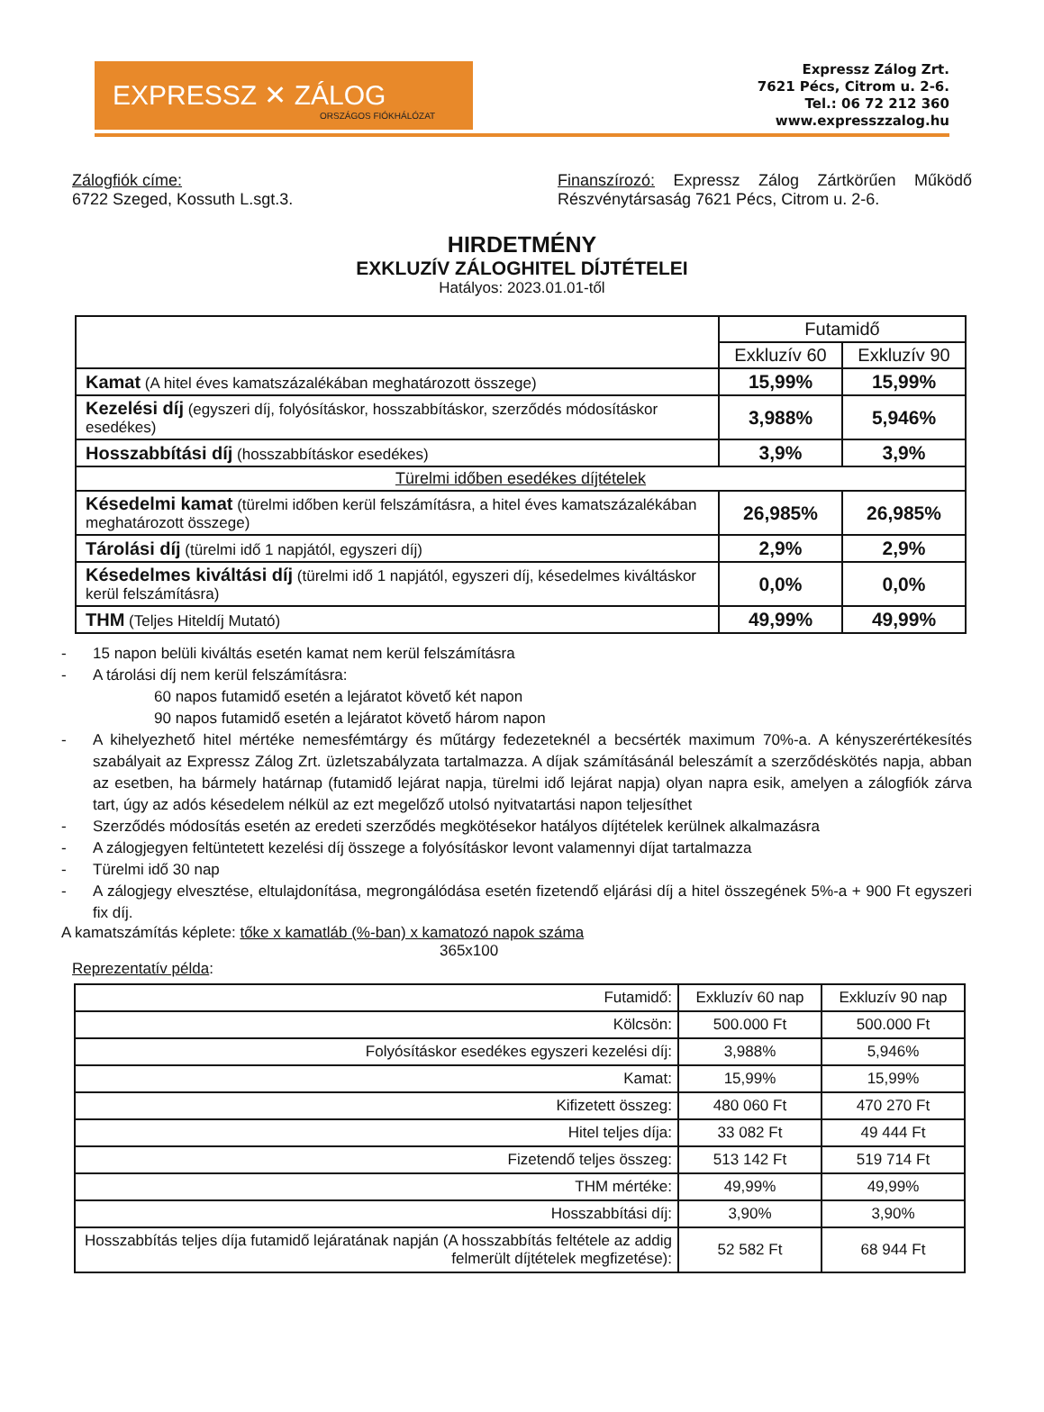EXPRESSZ ✕ ZÁLOG
ORSZÁGOS FIÓKHÁLÓZAT
Expressz Zálog Zrt.
7621 Pécs, Citrom u. 2-6.
Tel.: 06 72 212 360
www.expresszzalog.hu
Zálogfiók címe:
6722 Szeged, Kossuth L.sgt.3.
Finanszírozó: Expressz Zálog Zártkörűen Működő Részvénytársaság 7621 Pécs, Citrom u. 2-6.
HIRDETMÉNY
EXKLUZÍV ZÁLOGHITEL DÍJTÉTELEI
Hatályos: 2023.01.01-től
| | Futamidő | |
| --- | --- | --- |
| | Exkluzív 60 | Exkluzív 90 |
| Kamat (A hitel éves kamatszázalékában meghatározott összege) | 15,99% | 15,99% |
| Kezelési díj (egyszeri díj, folyósításkor, hosszabbításkor, szerződés módosításkor esedékes) | 3,988% | 5,946% |
| Hosszabbítási díj (hosszabbításkor esedékes) | 3,9% | 3,9% |
| Türelmi időben esedékes díjtételek | | |
| Késedelmi kamat (türelmi időben kerül felszámításra, a hitel éves kamatszázalékában meghatározott összege) | 26,985% | 26,985% |
| Tárolási díj (türelmi idő 1 napjától, egyszeri díj) | 2,9% | 2,9% |
| Késedelmes kiváltási díj (türelmi idő 1 napjától, egyszeri díj, késedelmes kiváltáskor kerül felszámításra) | 0,0% | 0,0% |
| THM (Teljes Hiteldíj Mutató) | 49,99% | 49,99% |
- 15 napon belüli kiváltás esetén kamat nem kerül felszámításra
- A tárolási díj nem kerül felszámításra:
60 napos futamidő esetén a lejáratot követő két napon
90 napos futamidő esetén a lejáratot követő három napon
- A kihelyezhető hitel mértéke nemesfémtárgy és műtárgy fedezeteknél a becsérték maximum 70%-a. A kényszerértékesítés szabályait az Expressz Zálog Zrt. üzletszabályzata tartalmazza. A díjak számításánál beleszámít a szerződéskötés napja, abban az esetben, ha bármely határnap (futamidő lejárat napja, türelmi idő lejárat napja) olyan napra esik, amelyen a zálogfiók zárva tart, úgy az adós késedelem nélkül az ezt megelőző utolsó nyitvatartási napon teljesíthet
- Szerződés módosítás esetén az eredeti szerződés megkötésekor hatályos díjtételek kerülnek alkalmazásra
- A zálogjegyen feltüntetett kezelési díj összege a folyósításkor levont valamennyi díjat tartalmazza
- Türelmi idő 30 nap
- A zálogjegy elvesztése, eltulajdonítása, megrongálódása esetén fizetendő eljárási díj a hitel összegének 5%-a + 900 Ft egyszeri fix díj.
A kamatszámítás képlete: tőke x kamatláb (%-ban) x kamatozó napok száma
365x100
Reprezentatív példa:
| Futamidő: | Exkluzív 60 nap | Exkluzív 90 nap |
| Kölcsön: | 500.000 Ft | 500.000 Ft |
| Folyósításkor esedékes egyszeri kezelési díj: | 3,988% | 5,946% |
| Kamat: | 15,99% | 15,99% |
| Kifizetett összeg: | 480 060 Ft | 470 270 Ft |
| Hitel teljes díja: | 33 082 Ft | 49 444 Ft |
| Fizetendő teljes összeg: | 513 142 Ft | 519 714 Ft |
| THM mértéke: | 49,99% | 49,99% |
| Hosszabbítási díj: | 3,90% | 3,90% |
| Hosszabbítás teljes díja futamidő lejáratának napján (A hosszabbítás feltétele az addig felmerült díjtételek megfizetése): | 52 582 Ft | 68 944 Ft |